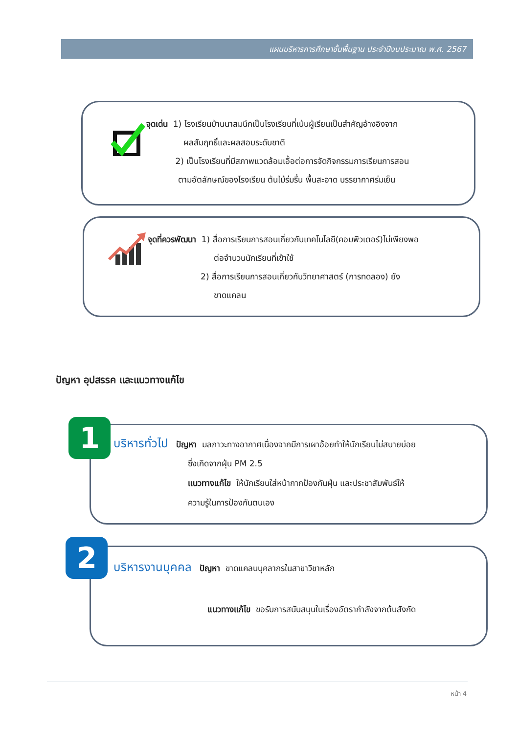แผนบริหารการศึกษาขั้นพื้นฐาน ประจำปีงบประมาณ พ.ศ. 2567
จุดเด่น 1) โรงเรียนบ้านนาสมนึกเป็นโรงเรียนที่เน้นผู้เรียนเป็นสำคัญอ้างอิงจาก
ผลสัมฤทธิ์และผลสอบระดับชาติ
2) เป็นโรงเรียนที่มีสภาพแวดล้อมเอื้อต่อการจัดกิจกรรมการเรียนการสอน
ตามอัตลักษณ์ของโรงเรียน ต้นไม้ร่มรื่น พื้นสะอาด บรรยากาศร่มเย็น
จุดที่ควรพัฒนา 1) สื่อการเรียนการสอนเกี่ยวกับเทคโนโลยี(คอมพิวเตอร์)ไม่เพียงพอ
ต่อจำนวนนักเรียนที่เข้าใช้
2) สื่อการเรียนการสอนเกี่ยวกับวิทยาศาสตร์ (การทดลอง) ยัง
ขาดแคลน
ปัญหา อุปสรรค และแนวทางแก้ไข
บริหารทั่วไป ปัญหา มลภาวะทางอากาศเนื่องจากมีการเผาอ้อยทำให้นักเรียนไม่สบายบ่อย
ซึ่งเกิดจากฝุ่น PM 2.5
แนวทางแก้ไข ให้นักเรียนใส่หน้ากากป้องกันฝุ่น และประชาสัมพันธ์ให้
ความรู้ในการป้องกันตนเอง
1
บริหารงานบุคคล ปัญหา ขาดแคลนบุคลากรในสาขาวิชาหลัก
แนวทางแก้ไข ขอรับการสนับสนุนในเรื่องอัตรากำลังจากต้นสังกัด
2
หน้า 4